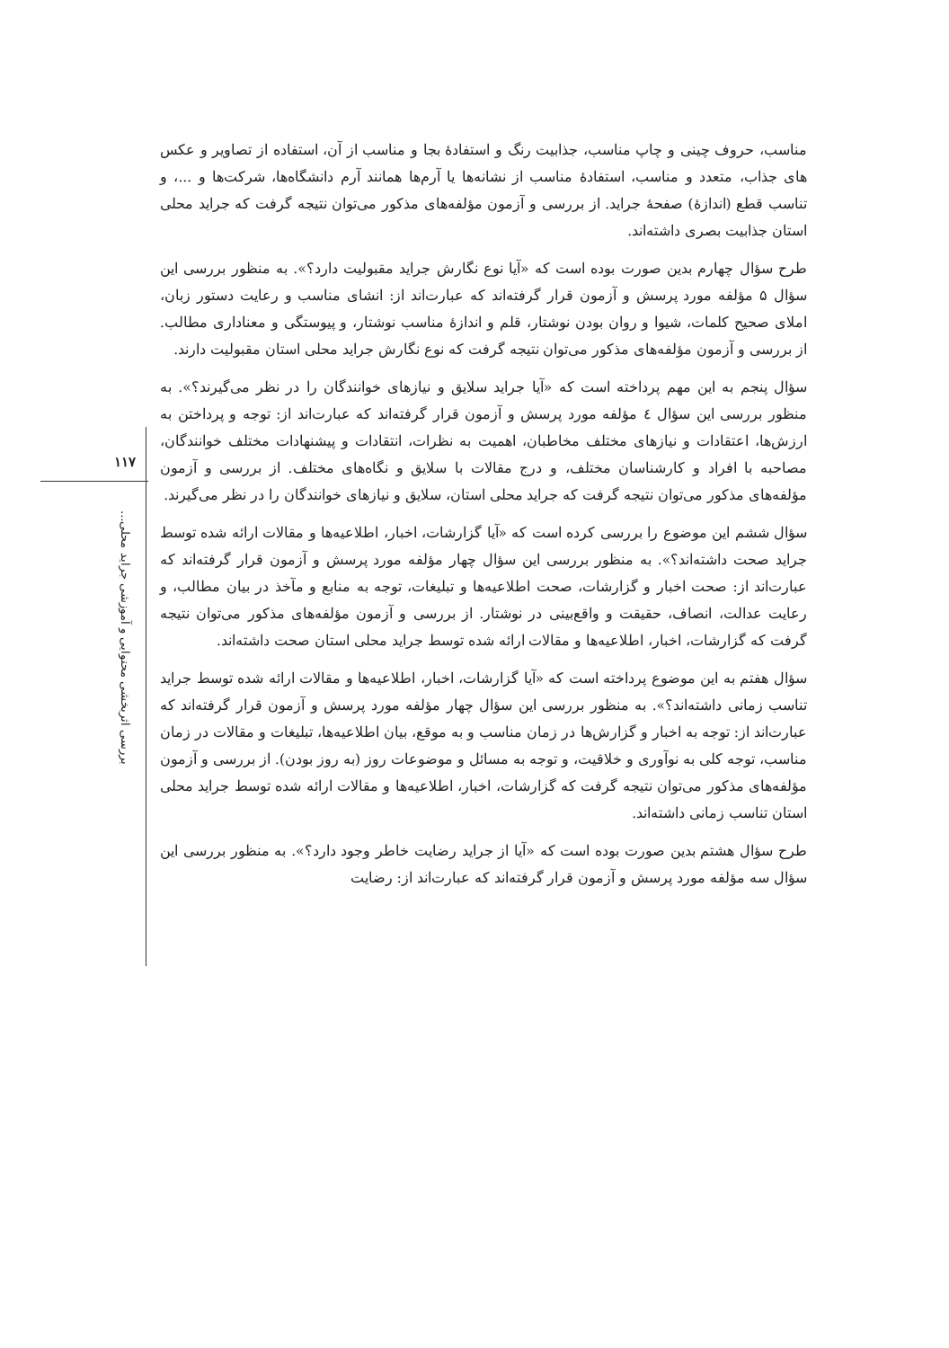مناسب، حروف چینی و چاپ مناسب، جذابیت رنگ و استفادهٔ بجا و مناسب از آن، استفاده از تصاویر و عکس های جذاب، متعدد و مناسب، استفادهٔ مناسب از نشانه‌ها یا آرم‌ها همانند آرم دانشگاه‌ها، شرکت‌ها و ...، و تناسب قطع (اندازهٔ) صفحهٔ جراید. از بررسی و آزمون مؤلفه‌های مذکور می‌توان نتیجه گرفت که جراید محلی استان جذابیت بصری داشته‌اند.
طرح سؤال چهارم بدین صورت بوده است که «آیا نوع نگارش جراید مقبولیت دارد؟». به منظور بررسی این سؤال ۵ مؤلفه مورد پرسش و آزمون قرار گرفته‌اند که عبارت‌اند از: انشای مناسب و رعایت دستور زبان، املای صحیح کلمات، شیوا و روان بودن نوشتار، قلم و اندازهٔ مناسب نوشتار، و پیوستگی و معناداری مطالب. از بررسی و آزمون مؤلفه‌های مذکور می‌توان نتیجه گرفت که نوع نگارش جراید محلی استان مقبولیت دارند.
سؤال پنجم به این مهم پرداخته است که «آیا جراید سلایق و نیازهای خوانندگان را در نظر می‌گیرند؟». به منظور بررسی این سؤال ٤ مؤلفه مورد پرسش و آزمون قرار گرفته‌اند که عبارت‌اند از: توجه و پرداختن به ارزش‌ها، اعتقادات و نیازهای مختلف مخاطبان، اهمیت به نظرات، انتقادات و پیشنهادات مختلف خوانندگان، مصاحبه با افراد و کارشناسان مختلف، و درج مقالات با سلایق و نگاه‌های مختلف. از بررسی و آزمون مؤلفه‌های مذکور می‌توان نتیجه گرفت که جراید محلی استان، سلایق و نیازهای خوانندگان را در نظر می‌گیرند.
سؤال ششم این موضوع را بررسی کرده است که «آیا گزارشات، اخبار، اطلاعیه‌ها و مقالات ارائه شده توسط جراید صحت داشته‌اند؟». به منظور بررسی این سؤال چهار مؤلفه مورد پرسش و آزمون قرار گرفته‌اند که عبارت‌اند از: صحت اخبار و گزارشات، صحت اطلاعیه‌ها و تبلیغات، توجه به منابع و مآخذ در بیان مطالب، و رعایت عدالت، انصاف، حقیقت و واقع‌بینی در نوشتار. از بررسی و آزمون مؤلفه‌های مذکور می‌توان نتیجه گرفت که گزارشات، اخبار، اطلاعیه‌ها و مقالات ارائه شده توسط جراید محلی استان صحت داشته‌اند.
سؤال هفتم به این موضوع پرداخته است که «آیا گزارشات، اخبار، اطلاعیه‌ها و مقالات ارائه شده توسط جراید تناسب زمانی داشته‌اند؟». به منظور بررسی این سؤال چهار مؤلفه مورد پرسش و آزمون قرار گرفته‌اند که عبارت‌اند از: توجه به اخبار و گزارش‌ها در زمان مناسب و به موقع، بیان اطلاعیه‌ها، تبلیغات و مقالات در زمان مناسب، توجه کلی به نوآوری و خلاقیت، و توجه به مسائل و موضوعات روز (به روز بودن). از بررسی و آزمون مؤلفه‌های مذکور می‌توان نتیجه گرفت که گزارشات، اخبار، اطلاعیه‌ها و مقالات ارائه شده توسط جراید محلی استان تناسب زمانی داشته‌اند.
طرح سؤال هشتم بدین صورت بوده است که «آیا از جراید رضایت خاطر وجود دارد؟». به منظور بررسی این سؤال سه مؤلفه مورد پرسش و آزمون قرار گرفته‌اند که عبارت‌اند از: رضایت
۱۱۷
بررسی اثربخشی محتوایی و آموزشی جراید محلی...